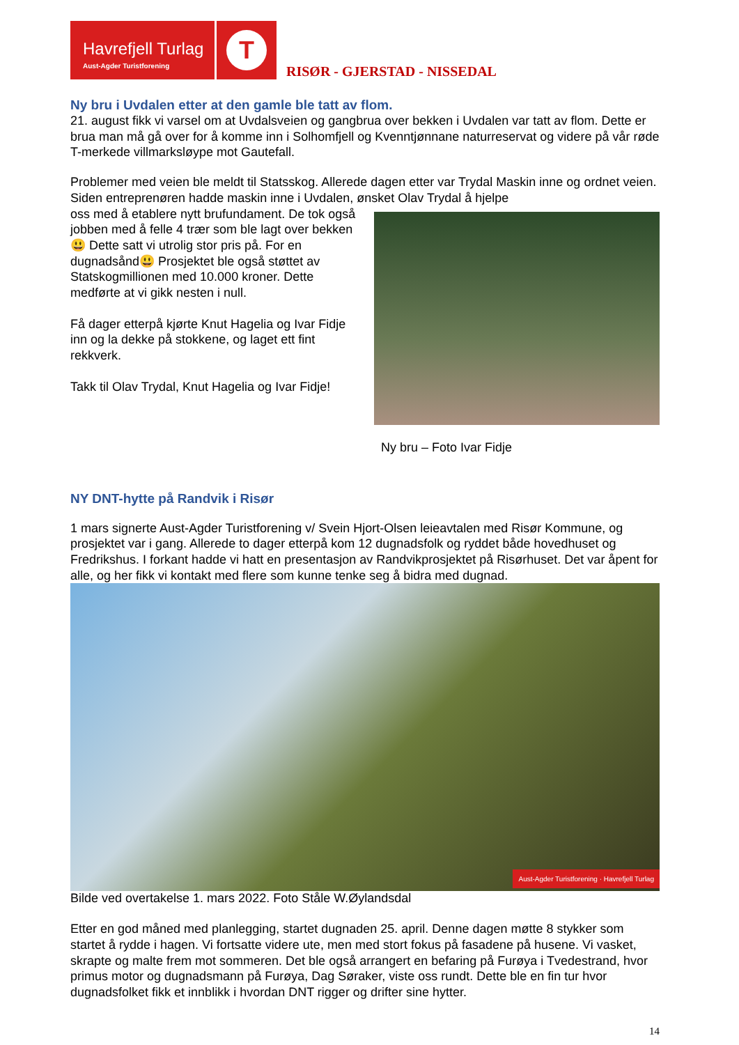Havrefjell Turlag
Aust-Agder Turistforening
T
RISØR - GJERSTAD - NISSEDAL
Ny bru i Uvdalen etter at den gamle ble tatt av flom.
21. august fikk vi varsel om at Uvdalsveien og gangbrua over bekken i Uvdalen var tatt av flom. Dette er brua man må gå over for å komme inn i Solhomfjell og Kvenntjønnane naturreservat og videre på vår røde T-merkede villmarksløype mot Gautefall.
Problemer med veien ble meldt til Statsskog. Allerede dagen etter var Trydal Maskin inne og ordnet veien. Siden entreprenøren hadde maskin inne i Uvdalen, ønsket Olav Trydal å hjelpe
oss med å etablere nytt brufundament. De tok også jobben med å felle 4 trær som ble lagt over bekken😃 Dette satt vi utrolig stor pris på. For en dugnadsånd😃 Prosjektet ble også støttet av Statskogmillionen med 10.000 kroner. Dette medførte at vi gikk nesten i null.
Få dager etterpå kjørte Knut Hagelia og Ivar Fidje inn og la dekke på stokkene, og laget ett fint rekkverk.
Takk til Olav Trydal, Knut Hagelia og Ivar Fidje!
Ny bru – Foto Ivar Fidje
NY DNT-hytte på Randvik i Risør
1 mars signerte Aust-Agder Turistforening v/ Svein Hjort-Olsen leieavtalen med Risør Kommune, og prosjektet var i gang. Allerede to dager etterpå kom 12 dugnadsfolk og ryddet både hovedhuset og Fredrikshus. I forkant hadde vi hatt en presentasjon av Randvikprosjektet på Risørhuset. Det var åpent for alle, og her fikk vi kontakt med flere som kunne tenke seg å bidra med dugnad.
Aust-Agder Turistforening · Havrefjell Turlag
Bilde ved overtakelse 1. mars 2022. Foto Ståle W.Øylandsdal
Etter en god måned med planlegging, startet dugnaden 25. april. Denne dagen møtte 8 stykker som startet å rydde i hagen. Vi fortsatte videre ute, men med stort fokus på fasadene på husene. Vi vasket, skrapte og malte frem mot sommeren. Det ble også arrangert en befaring på Furøya i Tvedestrand, hvor primus motor og dugnadsmann på Furøya, Dag Søraker, viste oss rundt. Dette ble en fin tur hvor dugnadsfolket fikk et innblikk i hvordan DNT rigger og drifter sine hytter.
14